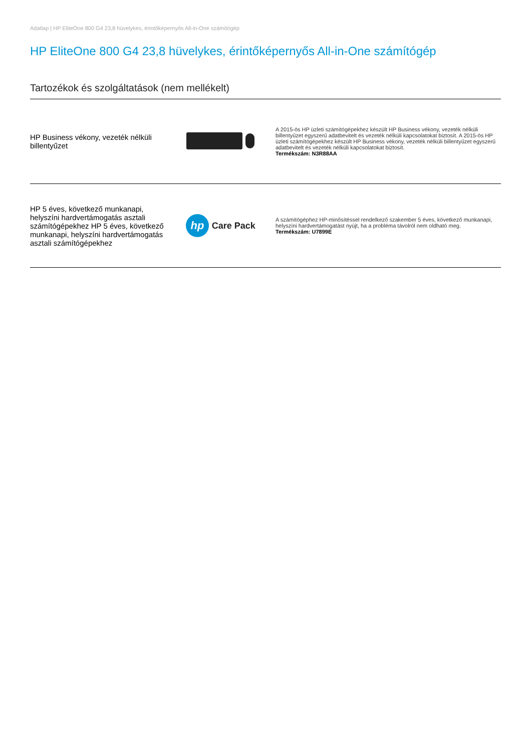Adatlap | HP EliteOne 800 G4 23,8 hüvelykes, érintőképernyős All-in-One számítógép
HP EliteOne 800 G4 23,8 hüvelykes, érintőképernyős All-in-One számítógép
Tartozékok és szolgáltatások (nem mellékelt)
| HP Business vékony, vezeték nélküli billentyűzet | | A 2015-ös HP üzleti számítógépekhez készült HP Business vékony, vezeték nélküli billentyűzet egyszerű adatbevitelt és vezeték nélküli kapcsolatokat biztosít. A 2015-ös HP üzleti számítógépekhez készült HP Business vékony, vezeték nélküli billentyűzet egyszerű adatbevitelt és vezeték nélküli kapcsolatokat biztosít. Termékszám: N3R88AA |
| HP 5 éves, következő munkanapi, helyszíni hardvertámogatás asztali számítógépekhez HP 5 éves, következő munkanapi, helyszíni hardvertámogatás asztali számítógépekhez | hp Care Pack | A számítógéphez HP-minősítéssel rendelkező szakember 5 éves, következő munkanapi, helyszíni hardvertámogatást nyújt, ha a probléma távolról nem oldható meg. Termékszám: U7899E |